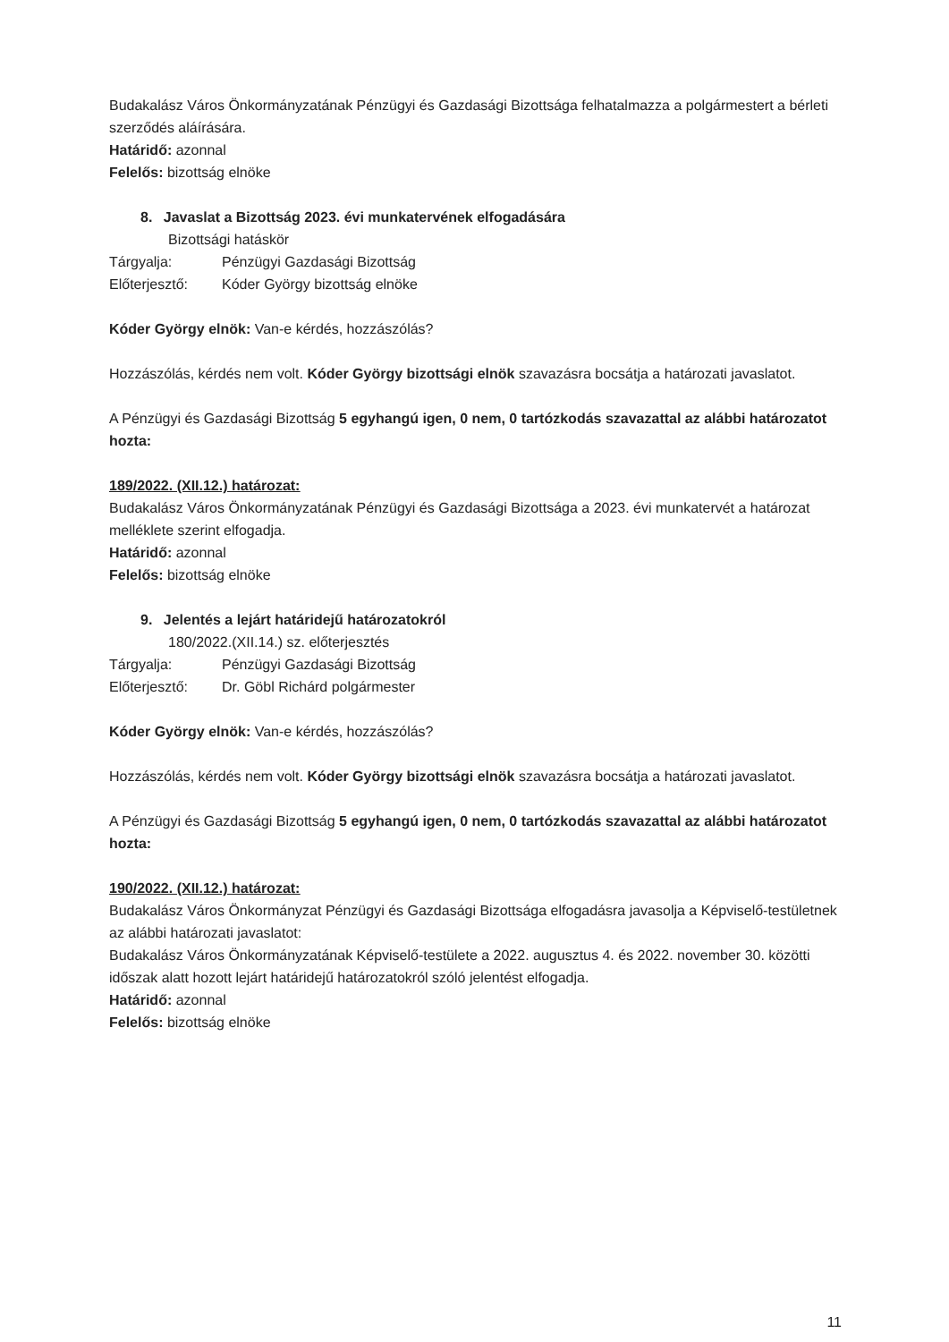Budakalász Város Önkormányzatának Pénzügyi és Gazdasági Bizottsága felhatalmazza a polgármestert a bérleti szerződés aláírására.
Határidő: azonnal
Felelős: bizottság elnöke
8. Javaslat a Bizottság 2023. évi munkatervének elfogadására
Bizottsági hatáskör
Tárgyalja: Pénzügyi Gazdasági Bizottság
Előterjesztő: Kóder György bizottság elnöke
Kóder György elnök: Van-e kérdés, hozzászólás?
Hozzászólás, kérdés nem volt. Kóder György bizottsági elnök szavazásra bocsátja a határozati javaslatot.
A Pénzügyi és Gazdasági Bizottság 5 egyhangú igen, 0 nem, 0 tartózkodás szavazattal az alábbi határozatot hozta:
189/2022. (XII.12.) határozat:
Budakalász Város Önkormányzatának Pénzügyi és Gazdasági Bizottsága a 2023. évi munkatervét a határozat melléklete szerint elfogadja.
Határidő: azonnal
Felelős: bizottság elnöke
9. Jelentés a lejárt határidejű határozatokról
180/2022.(XII.14.) sz. előterjesztés
Tárgyalja: Pénzügyi Gazdasági Bizottság
Előterjesztő: Dr. Göbl Richárd polgármester
Kóder György elnök: Van-e kérdés, hozzászólás?
Hozzászólás, kérdés nem volt. Kóder György bizottsági elnök szavazásra bocsátja a határozati javaslatot.
A Pénzügyi és Gazdasági Bizottság 5 egyhangú igen, 0 nem, 0 tartózkodás szavazattal az alábbi határozatot hozta:
190/2022. (XII.12.) határozat:
Budakalász Város Önkormányzat Pénzügyi és Gazdasági Bizottsága elfogadásra javasolja a Képviselő-testületnek az alábbi határozati javaslatot:
Budakalász Város Önkormányzatának Képviselő-testülete a 2022. augusztus 4. és 2022. november 30. közötti időszak alatt hozott lejárt határidejű határozatokról szóló jelentést elfogadja.
Határidő: azonnal
Felelős: bizottság elnöke
11